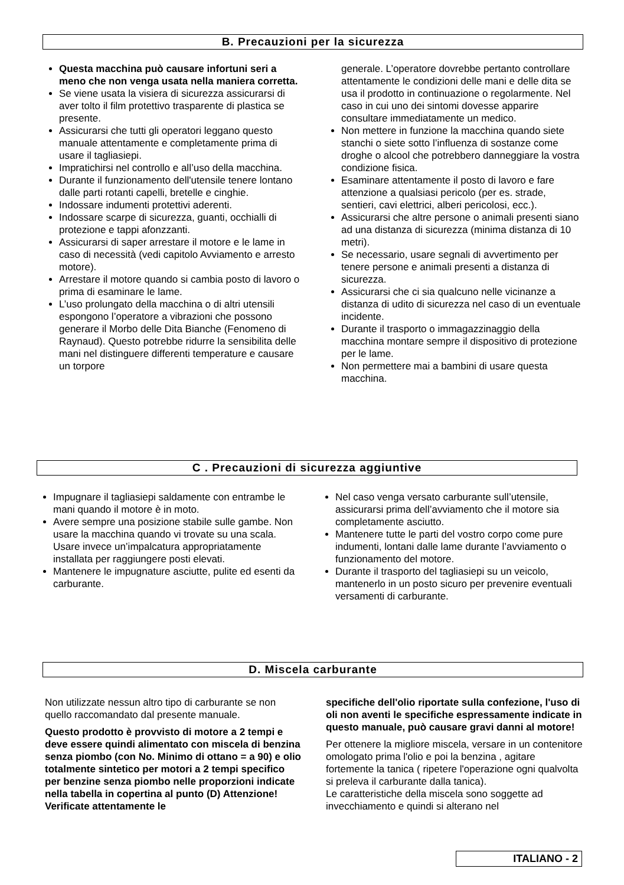B. Precauzioni per la sicurezza
Questa macchina può causare infortuni seri a meno che non venga usata nella maniera corretta.
Se viene usata la visiera di sicurezza assicurarsi di aver tolto il film protettivo trasparente di plastica se presente.
Assicurarsi che tutti gli operatori leggano questo manuale attentamente e completamente prima di usare il tagliasiepi.
Impratichirsi nel controllo e all’uso della macchina.
Durante il funzionamento dell'utensile tenere lontano dalle parti rotanti capelli, bretelle e cinghie.
Indossare indumenti protettivi aderenti.
Indossare scarpe di sicurezza, guanti, occhialli di protezione e tappi afonzzanti.
Assicurarsi di saper arrestare il motore e le lame in caso di necessità (vedi capitolo Avviamento e arresto motore).
Arrestare il motore quando si cambia posto di lavoro o prima di esaminare le lame.
L’uso prolungato della macchina o di altri utensili espongono l’operatore a vibrazioni che possono generare il Morbo delle Dita Bianche (Fenomeno di Raynaud). Questo potrebbe ridurre la sensibilita delle mani nel distinguere differenti temperature e causare un torpore
generale. L’operatore dovrebbe pertanto controllare attentamente le condizioni delle mani e delle dita se usa il prodotto in continuazione o regolarmente. Nel caso in cui uno dei sintomi dovesse apparire consultare immediatamente un medico.
Non mettere in funzione la macchina quando siete stanchi o siete sotto l’influenza di sostanze come droghe o alcool che potrebbero danneggiare la vostra condizione fisica.
Esaminare attentamente il posto di lavoro e fare attenzione a qualsiasi pericolo (per es. strade, sentieri, cavi elettrici, alberi pericolosi, ecc.).
Assicurarsi che altre persone o animali presenti siano ad una distanza di sicurezza (minima distanza di 10 metri).
Se necessario, usare segnali di avvertimento per tenere persone e animali presenti a distanza di sicurezza.
Assicurarsi che ci sia qualcuno nelle vicinanze a distanza di udito di sicurezza nel caso di un eventuale incidente.
Durante il trasporto o immagazzinaggio della macchina montare sempre il dispositivo di protezione per le lame.
Non permettere mai a bambini di usare questa macchina.
C . Precauzioni di sicurezza aggiuntive
Impugnare il tagliasiepi saldamente con entrambe le mani quando il motore è in moto.
Avere sempre una posizione stabile sulle gambe. Non usare la macchina quando vi trovate su una scala. Usare invece un’impalcatura appropriatamente installata per raggiungere posti elevati.
Mantenere le impugnature asciutte, pulite ed esenti da carburante.
Nel caso venga versato carburante sull’utensile, assicurarsi prima dell’avviamento che il motore sia completamente asciutto.
Mantenere tutte le parti del vostro corpo come pure indumenti, lontani dalle lame durante l’avviamento o funzionamento del motore.
Durante il trasporto del tagliasiepi su un veicolo, mantenerlo in un posto sicuro per prevenire eventuali versamenti di carburante.
D. Miscela carburante
Non utilizzate nessun altro tipo di carburante se non quello raccomandato dal presente manuale.
Questo prodotto è provvisto di motore a 2 tempi e deve essere quindi alimentato con miscela di benzina senza piombo (con No. Minimo di ottano = a 90) e olio totalmente sintetico per motori a 2 tempi specifico per benzine senza piombo nelle proporzioni indicate nella tabella in copertina al punto (D) Attenzione! Verificate attentamente le
specifiche dell'olio riportate sulla confezione, l'uso di oli non aventi le specifiche espressamente indicate in questo manuale, può causare gravi danni al motore!
Per ottenere la migliore miscela, versare in un contenitore omologato prima l'olio e poi la benzina , agitare fortemente la tanica ( ripetere l'operazione ogni qualvolta si preleva il carburante dalla tanica).
Le caratteristiche della miscela sono soggette ad invecchiamento e quindi si alterano nel
ITALIANO - 2